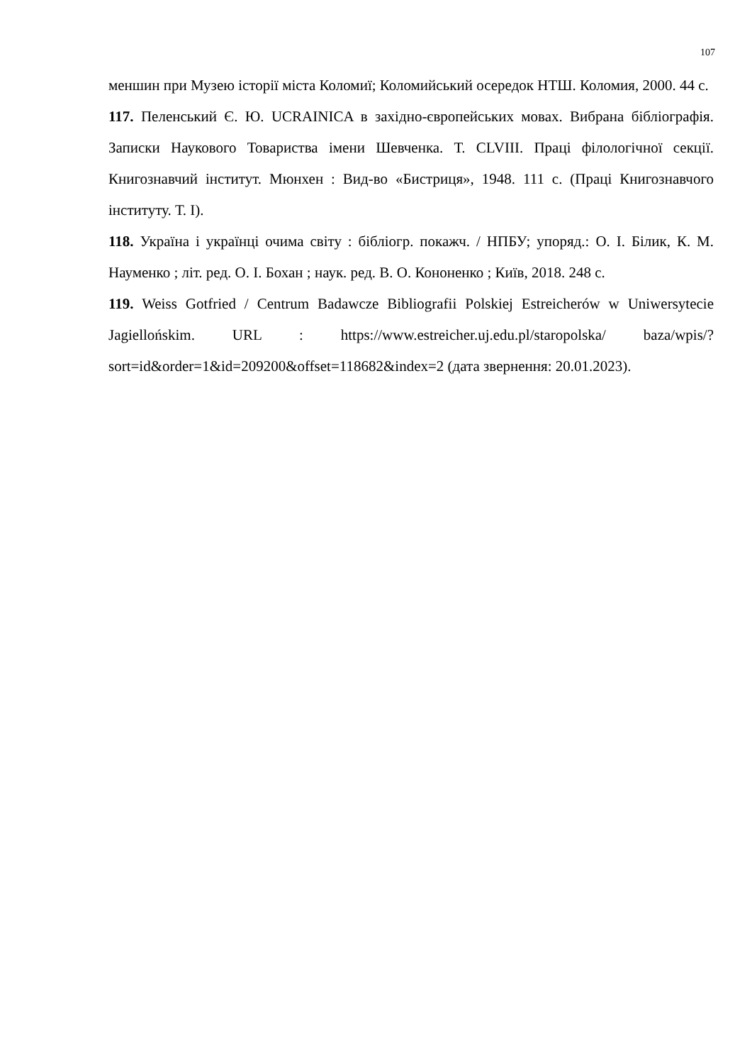107
меншин при Музею історії міста Коломиї; Коломийський осередок НТШ. Коломия, 2000. 44 с.
117. Пеленський Є. Ю. UCRAINICA в західно-європейських мовах. Вибрана бібліографія. Записки Наукового Товариства імени Шевченка. Т. CLVIII. Праці філологічної секції. Книгознавчий інститут. Мюнхен : Вид-во «Бистриця», 1948. 111 с. (Праці Книгознавчого інституту. Т. I).
118. Україна і українці очима світу : бібліогр. покажч. / НПБУ; упоряд.: О. І. Білик, К. М. Науменко ; літ. ред. О. І. Бохан ; наук. ред. В. О. Кононенко ; Київ, 2018. 248 с.
119. Weiss Gotfried / Centrum Badawcze Bibliografii Polskiej Estreicherów w Uniwersytecie Jagiellońskim. URL : https://www.estreicher.uj.edu.pl/staropolska/ baza/wpis/?sort=id&order=1&id=209200&offset=118682&index=2 (дата звернення: 20.01.2023).